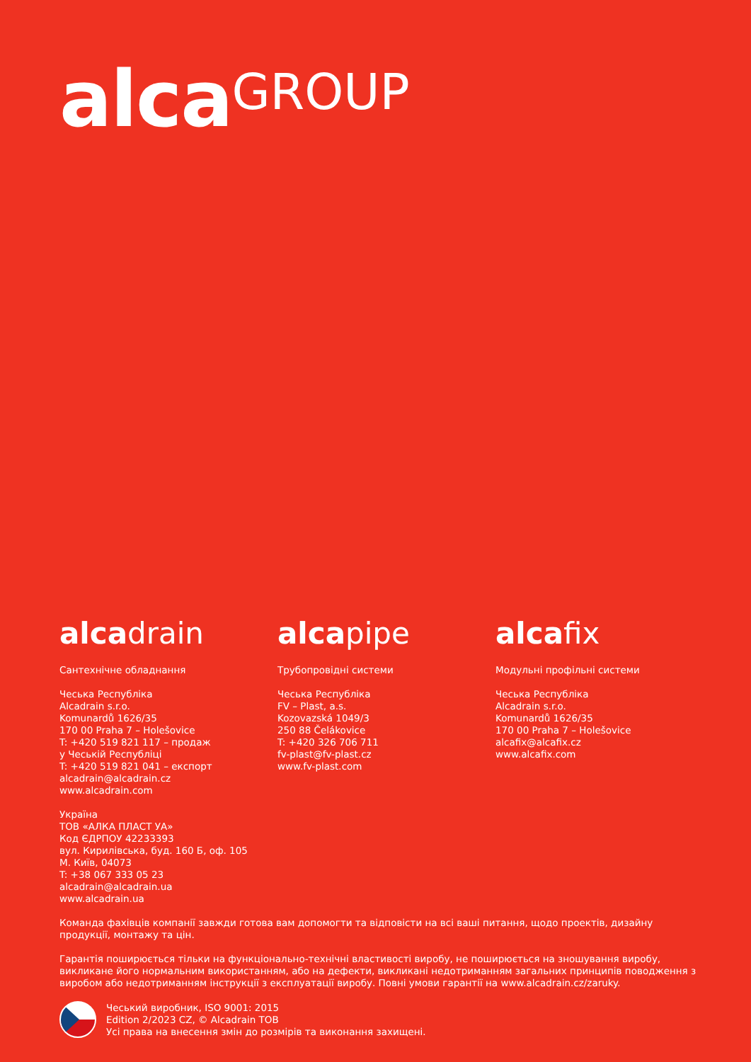alcaGROUP
alcadrain
Сантехнічне обладнання
Чеська Республіка
Alcadrain s.r.o.
Komunardů 1626/35
170 00 Praha 7 – Holešovice
T: +420 519 821 117 – продаж
у Чеській Республіці
T: +420 519 821 041 – експорт
alcadrain@alcadrain.cz
www.alcadrain.com
Україна
ТОВ «АЛКА ПЛАСТ УА»
Код ЄДРПОУ 42233393
вул. Кирилівська, буд. 160 Б, оф. 105
М. Київ, 04073
T: +38 067 333 05 23
alcadrain@alcadrain.ua
www.alcadrain.ua
alcapipe
Трубопровідні системи
Чеська Республіка
FV – Plast, a.s.
Kozovazská 1049/3
250 88 Čelákovice
T: +420 326 706 711
fv-plast@fv-plast.cz
www.fv-plast.com
alcafix
Модульні профільні системи
Чеська Республіка
Alcadrain s.r.o.
Komunardů 1626/35
170 00 Praha 7 – Holešovice
alcafix@alcafix.cz
www.alcafix.com
Команда фахівців компанії завжди готова вам допомогти та відповісти на всі ваші питання, щодо проектів, дизайну продукції, монтажу та цін.
Гарантія поширюється тільки на функціонально-технічні властивості виробу, не поширюється на зношування виробу, викликане його нормальним використанням, або на дефекти, викликані недотриманням загальних принципів поводження з виробом або недотриманням інструкції з експлуатації виробу. Повні умови гарантії на www.alcadrain.cz/zaruky.
Чеський виробник, ISO 9001: 2015
Edition 2/2023 CZ, © Alcadrain TOB
Усі права на внесення змін до розмірів та виконання захищені.